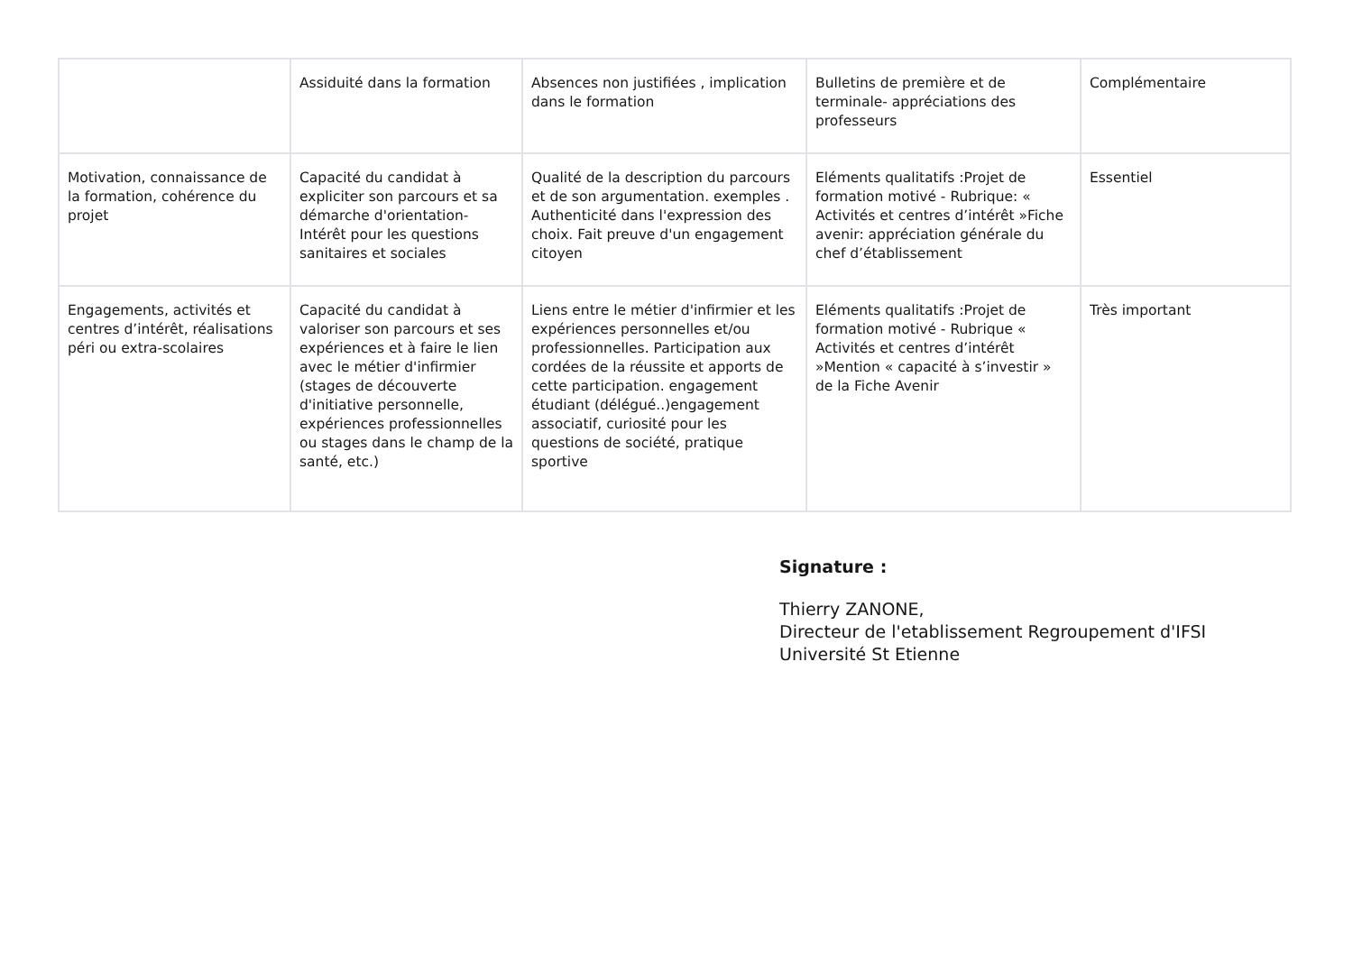| | Assiduité dans la formation | Absences non justifiées , implication dans le formation | Bulletins de première et de terminale- appréciations des professeurs | Complémentaire |
| Motivation, connaissance de la formation, cohérence du projet | Capacité du candidat à expliciter son parcours et sa démarche d'orientation-Intérêt pour les questions sanitaires et sociales | Qualité de la description du parcours et de son argumentation. exemples . Authenticité dans l'expression des choix. Fait preuve d'un engagement citoyen | Eléments qualitatifs :Projet de formation motivé - Rubrique: « Activités et centres d’intérêt »Fiche avenir: appréciation générale du chef d’établissement | Essentiel |
| Engagements, activités et centres d’intérêt, réalisations péri ou extra-scolaires | Capacité du candidat à valoriser son parcours et ses expériences et à faire le lien avec le métier d'infirmier (stages de découverte d'initiative personnelle, expériences professionnelles ou stages dans le champ de la santé, etc.) | Liens entre le métier d'infirmier et les expériences personnelles et/ou professionnelles. Participation aux cordées de la réussite et apports de cette participation. engagement étudiant (délégué..)engagement associatif, curiosité pour les questions de société, pratique sportive | Eléments qualitatifs :Projet de formation motivé - Rubrique « Activités et centres d’intérêt »Mention « capacité à s’investir » de la Fiche Avenir | Très important |
Signature :
Thierry ZANONE,
Directeur de l'etablissement Regroupement d'IFSI
Université St Etienne